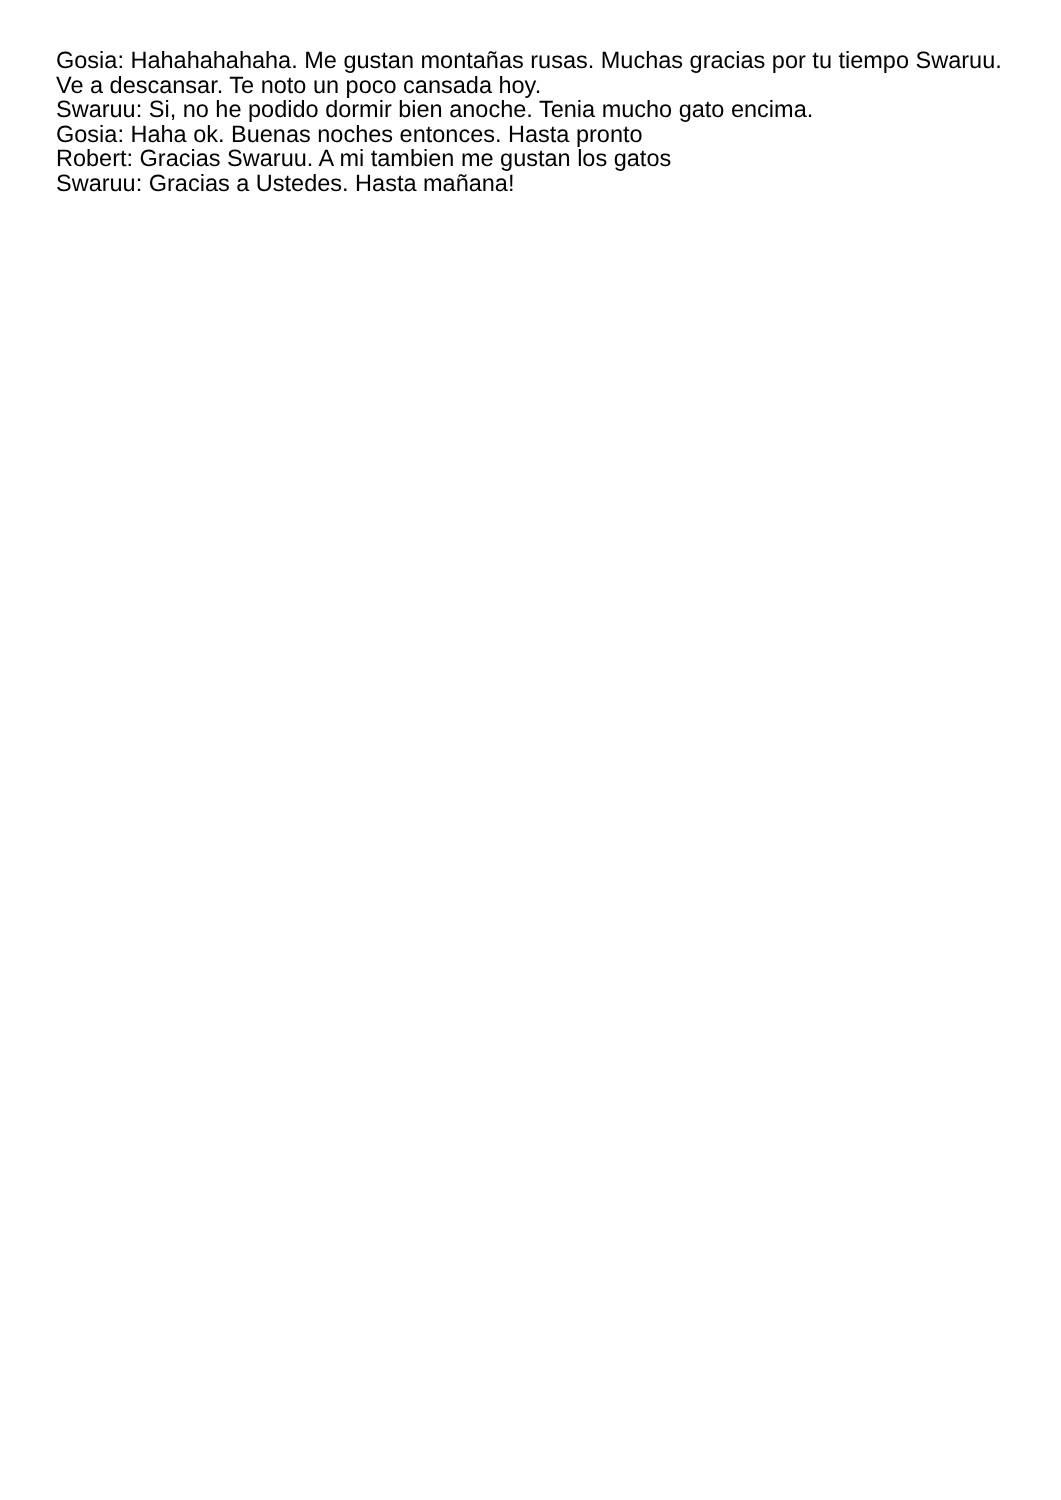Gosia: Hahahahahaha. Me gustan montañas rusas. Muchas gracias por tu tiempo Swaruu. Ve a descansar. Te noto un poco cansada hoy.
Swaruu: Si, no he podido dormir bien anoche. Tenia mucho gato encima.
Gosia: Haha ok. Buenas noches entonces. Hasta pronto
Robert: Gracias Swaruu. A mi tambien me gustan los gatos
Swaruu: Gracias a Ustedes. Hasta mañana!